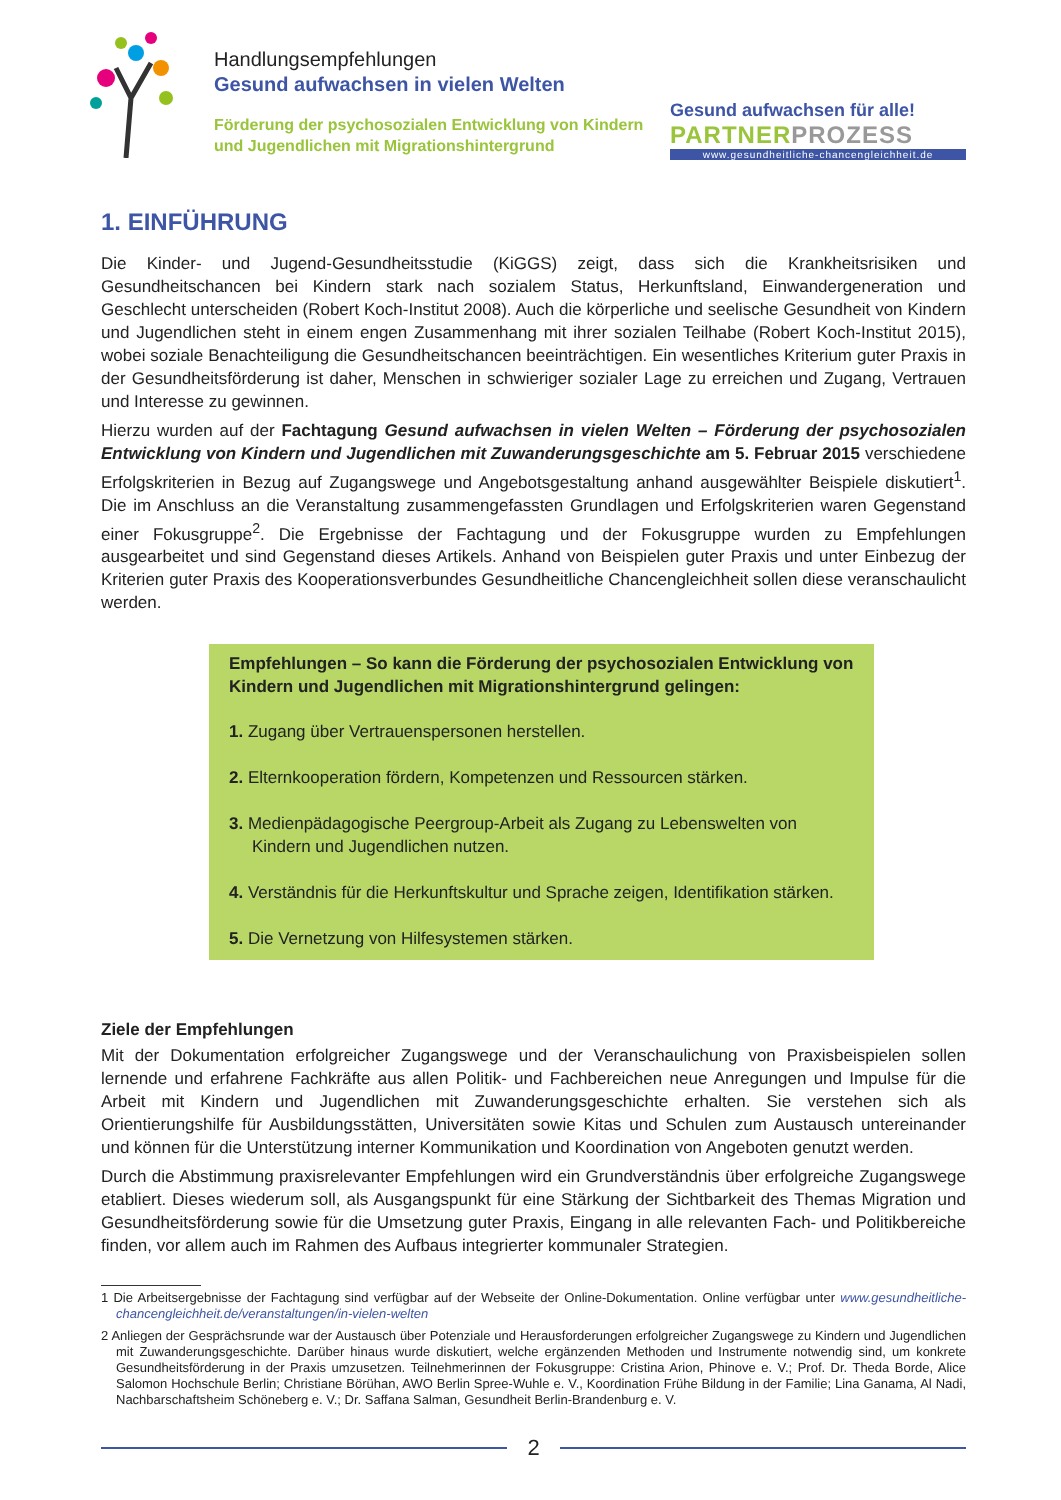Handlungsempfehlungen
Gesund aufwachsen in vielen Welten
Förderung der psychosozialen Entwicklung von Kindern
und Jugendlichen mit Migrationshintergrund
Gesund aufwachsen für alle!
PARTNERPROZESS
www.gesundheitliche-chancengleichheit.de
1. EINFÜHRUNG
Die Kinder- und Jugend-Gesundheitsstudie (KiGGS) zeigt, dass sich die Krankheitsrisiken und Gesundheitschancen bei Kindern stark nach sozialem Status, Herkunftsland, Einwandergeneration und Geschlecht unterscheiden (Robert Koch-Institut 2008). Auch die körperliche und seelische Gesundheit von Kindern und Jugendlichen steht in einem engen Zusammenhang mit ihrer sozialen Teilhabe (Robert Koch-Institut 2015), wobei soziale Benachteiligung die Gesundheitschancen beeinträchtigen. Ein wesentliches Kriterium guter Praxis in der Gesundheitsförderung ist daher, Menschen in schwieriger sozialer Lage zu erreichen und Zugang, Vertrauen und Interesse zu gewinnen.
Hierzu wurden auf der Fachtagung Gesund aufwachsen in vielen Welten – Förderung der psychosozialen Entwicklung von Kindern und Jugendlichen mit Zuwanderungsgeschichte am 5. Februar 2015 verschiedene Erfolgskriterien in Bezug auf Zugangswege und Angebotsgestaltung anhand ausgewählter Beispiele diskutiert<sup>1</sup>. Die im Anschluss an die Veranstaltung zusammengefassten Grundlagen und Erfolgskriterien waren Gegenstand einer Fokusgruppe<sup>2</sup>. Die Ergebnisse der Fachtagung und der Fokusgruppe wurden zu Empfehlungen ausgearbeitet und sind Gegenstand dieses Artikels. Anhand von Beispielen guter Praxis und unter Einbezug der Kriterien guter Praxis des Kooperationsverbundes Gesundheitliche Chancengleichheit sollen diese veranschaulicht werden.
Empfehlungen – So kann die Förderung der psychosozialen Entwicklung von Kindern und Jugendlichen mit Migrationshintergrund gelingen:
1. Zugang über Vertrauenspersonen herstellen.
2. Elternkooperation fördern, Kompetenzen und Ressourcen stärken.
3. Medienpädagogische Peergroup-Arbeit als Zugang zu Lebenswelten von Kindern und Jugendlichen nutzen.
4. Verständnis für die Herkunftskultur und Sprache zeigen, Identifikation stärken.
5. Die Vernetzung von Hilfesystemen stärken.
Ziele der Empfehlungen
Mit der Dokumentation erfolgreicher Zugangswege und der Veranschaulichung von Praxisbeispielen sollen lernende und erfahrene Fachkräfte aus allen Politik- und Fachbereichen neue Anregungen und Impulse für die Arbeit mit Kindern und Jugendlichen mit Zuwanderungsgeschichte erhalten. Sie verstehen sich als Orientierungshilfe für Ausbildungsstätten, Universitäten sowie Kitas und Schulen zum Austausch untereinander und können für die Unterstützung interner Kommunikation und Koordination von Angeboten genutzt werden.
Durch die Abstimmung praxisrelevanter Empfehlungen wird ein Grundverständnis über erfolgreiche Zugangswege etabliert. Dieses wiederum soll, als Ausgangspunkt für eine Stärkung der Sichtbarkeit des Themas Migration und Gesundheitsförderung sowie für die Umsetzung guter Praxis, Eingang in alle relevanten Fach- und Politikbereiche finden, vor allem auch im Rahmen des Aufbaus integrierter kommunaler Strategien.
1 Die Arbeitsergebnisse der Fachtagung sind verfügbar auf der Webseite der Online-Dokumentation. Online verfügbar unter www.gesundheitliche-chancengleichheit.de/veranstaltungen/in-vielen-welten
2 Anliegen der Gesprächsrunde war der Austausch über Potenziale und Herausforderungen erfolgreicher Zugangswege zu Kindern und Jugendlichen mit Zuwanderungsgeschichte. Darüber hinaus wurde diskutiert, welche ergänzenden Methoden und Instrumente notwendig sind, um konkrete Gesundheitsförderung in der Praxis umzusetzen. Teilnehmerinnen der Fokusgruppe: Cristina Arion, Phinove e. V.; Prof. Dr. Theda Borde, Alice Salomon Hochschule Berlin; Christiane Börühan, AWO Berlin Spree-Wuhle e. V., Koordination Frühe Bildung in der Familie; Lina Ganama, Al Nadi, Nachbarschaftsheim Schöneberg e. V.; Dr. Saffana Salman, Gesundheit Berlin-Brandenburg e. V.
2